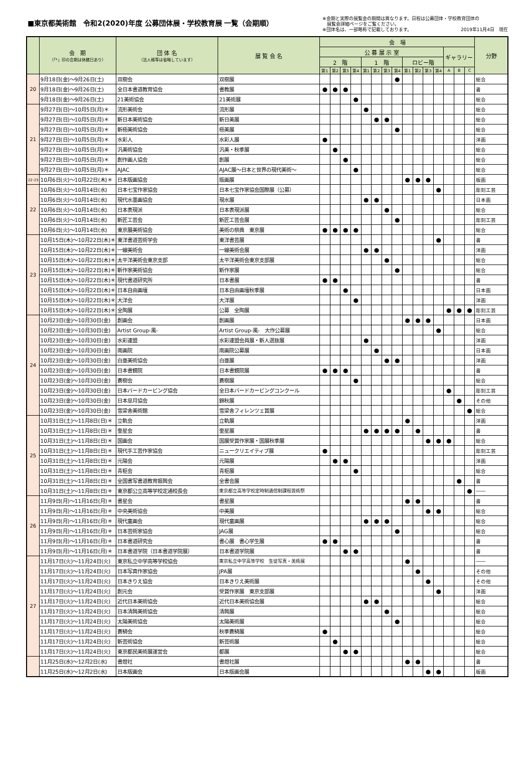■東京都美術館　令和2(2020)年度 公募団体展・学校教育展 一覧（会期順）
※会期と実際の展覧会の期間は異なります。日程は公募団体・学校教育団体の
　展覧会詳細ページをご覧ください。
※団体名は、一部略称で記載しております。 2019年11月4日　現在
| | 会 期 （「*」印の会期は休館日あり） | 団 体 名 （法人格等は省略しています） | 展 覧 会 名 | 会 場 | | | | | | | | | | | | | | | 分野 |
| --- | --- | --- | --- | --- | --- | --- | --- | --- | --- | --- | --- | --- | --- | --- | --- | --- | --- | --- | --- |
| | | | | 公 募 展 示 室 | | | | | | | | | | | | ギャラリー | | | |
| | | | | 2 階 | | | | 1 階 | | | | ロビー階 | | | | | | | |
| | | | | 第1 | 第2 | 第3 | 第4 | 第1 | 第2 | 第3 | 第4 | 第1 | 第2 | 第3 | 第4 | A | B | C | |
| 20 | 9月18日(金)～9月26日(土) | 双樹会 | 双樹展 | | | | | | | | ● | | | | | | | | 総合 |
| | 9月18日(金)～9月26日(土) | 全日本書道教育協会 | 書教展 | ● | ● | ● | | | | | | | | | | | | | 書 |
| | 9月18日(金)～9月26日(土) | 21美術協会 | 21美術展 | | | | ● | | | | | | | | | | | | 総合 |
| 21 | 9月27日(日)～10月5日(月)＊ | 流形美術会 | 流形展 | | | | | ● | | | | | | | | | | | 総合 |
| | 9月27日(日)～10月5日(月)＊ | 新日本美術協会 | 新日美展 | | | | | | ● | ● | | | | | | | | | 総合 |
| | 9月27日(日)～10月5日(月)＊ | 新極美術協会 | 極美展 | | | | | | | | ● | | | | | | | | 総合 |
| | 9月27日(日)～10月5日(月)＊ | 水彩人 | 水彩人展 | ● | | | | | | | | | | | | | | | 洋画 |
| | 9月27日(日)～10月5日(月)＊ | 汎美術協会 | 汎美・秋季展 | | ● | | | | | | | | | | | | | | 総合 |
| | 9月27日(日)～10月5日(月)＊ | 創作画人協会 | 創展 | | | ● | | | | | | | | | | | | | 総合 |
| | 9月27日(日)～10月5日(月)＊ | AJAC | AJAC展～日本と世界の現代美術～ | | | | ● | | | | | | | | | | | | 総合 |
| 22･23 | 10月6日(火)～10月22日(木)＊ | 日本版画協会 | 版画展 | | | | | | | | | ● | ● | ● | | | | | 版画 |
| 22 | 10月6日(火)～10月14日(水) | 日本七宝作家協会 | 日本七宝作家協会国際展（公募） | | | | | | | | | | | | ● | | | | 彫刻工芸 |
| | 10月6日(火)～10月14日(水) | 現代水墨画協会 | 現水展 | | | | | ● | ● | | | | | | | | | | 日本画 |
| | 10月6日(火)～10月14日(水) | 日本表現派 | 日本表現派展 | | | | | | | ● | | | | | | | | | 総合 |
| | 10月6日(火)～10月14日(水) | 新匠工芸会 | 新匠工芸会展 | | | | | | | | ● | | | | | | | | 彫刻工芸 |
| | 10月6日(火)～10月14日(水) | 東京展美術協会 | 美術の祭典 東京展 | ● | ● | ● | ● | | | | | | | | | | | | 総合 |
| 23 | 10月15日(木)～10月22日(木)＊ | 東洋書道芸術学会 | 東洋書芸展 | | | | | | | | | | | | ● | | | | 書 |
| | 10月15日(木)～10月22日(木)＊ | 一線美術会 | 一線美術会展 | | | | | ● | ● | | | | | | | | | | 洋画 |
| | 10月15日(木)～10月22日(木)＊ | 太平洋美術会東京支部 | 太平洋美術会東京支部展 | | | | | | | ● | | | | | | | | | 総合 |
| | 10月15日(木)～10月22日(木)＊ | 新作家美術協会 | 新作家展 | | | | | | | | ● | | | | | | | | 総合 |
| | 10月15日(木)～10月22日(木)＊ | 現代書道研究所 | 日本書展 | ● | ● | | | | | | | | | | | | | | 書 |
| | 10月15日(木)～10月22日(木)＊ | 日本自由画壇 | 日本自由画壇秋季展 | | | ● | | | | | | | | | | | | | 日本画 |
| | 10月15日(木)～10月22日(木)＊ | 大洋会 | 大洋展 | | | | ● | | | | | | | | | | | | 洋画 |
| | 10月15日(木)～10月22日(木)＊ | 全陶展 | 公募 全陶展 | | | | | | | | | | | | | ● | ● | ● | 彫刻工芸 |
| 24 | 10月23日(金)～10月30日(金) | 創画会 | 創画展 | | | | | | | | | ● | ● | ● | | | | | 日本画 |
| | 10月23日(金)～10月30日(金) | Artist Group-風- | Artist Group-風- 大作公募展 | | | | | | | | | | | | ● | | | | 総合 |
| | 10月23日(金)～10月30日(金) | 水彩連盟 | 水彩連盟会員展・新人選抜展 | | | | | ● | | | | | | | | | | | 洋画 |
| | 10月23日(金)～10月30日(金) | 南画院 | 南画院公募展 | | | | | | ● | | | | | | | | | | 日本画 |
| | 10月23日(金)～10月30日(金) | 白亜美術協会 | 白亜展 | | | | | | | ● | ● | | | | | | | | 洋画 |
| | 10月23日(金)～10月30日(金) | 日本書鏡院 | 日本書鏡院展 | ● | ● | ● | | | | | | | | | | | | | 書 |
| | 10月23日(金)～10月30日(金) | 蒼樹会 | 蒼樹展 | | | | ● | | | | | | | | | | | | 総合 |
| | 10月23日(金)～10月30日(金) | 日本バードカービング協会 | 全日本バードカービングコンクール | | | | | | | | | | | | | ● | | | 彫刻工芸 |
| | 10月23日(金)～10月30日(金) | 日本皐月協会 | 錦秋展 | | | | | | | | | | | | | | ● | | その他 |
| | 10月23日(金)～10月30日(金) | 雪梁舎美術館 | 雪梁舎フィレンツェ賞展 | | | | | | | | | | | | | | | ● | 総合 |
| 25 | 10月31日(土)～11月8日(日)＊ | 立軌会 | 立軌展 | | | | | | | | | ● | | | | | | | 洋画 |
| | 10月31日(土)～11月8日(日)＊ | 奎星会 | 奎星展 | | | | | ● | ● | ● | ● | | ● | | | | | | 書 |
| | 10月31日(土)～11月8日(日)＊ | 国画会 | 国展受賞作家展・国展秋季展 | | | | | | | | | | | ● | ● | ● | | | 総合 |
| | 10月31日(土)～11月8日(日)＊ | 現代手工芸作家協会 | ニュークリエイティブ展 | ● | | | | | | | | | | | | | | | 彫刻工芸 |
| | 10月31日(土)～11月8日(日)＊ | 元陽会 | 元陽展 | | ● | ● | | | | | | | | | | | | | 洋画 |
| | 10月31日(土)～11月8日(日)＊ | 青枢会 | 青枢展 | | | | ● | | | | | | | | | | | | 総合 |
| | 10月31日(土)～11月8日(日)＊ | 全国書写書道教育振興会 | 全書会展 | | | | | | | | | | | | | | ● | | 書 |
| | 10月31日(土)～11月8日(日)＊ | 東京都公立高等学校定通校長会 | 東京都立高等学校定時制通信制課程芸術祭 | | | | | | | | | | | | | | | ● | ―― |
| 26 | 11月9日(月)～11月16日(月)＊ | 書星会 | 書星展 | | | | | | | | | ● | ● | | | | | | 書 |
| | 11月9日(月)～11月16日(月)＊ | 中央美術協会 | 中美展 | | | | | | | | | | | ● | ● | | | | 総合 |
| | 11月9日(月)～11月16日(月)＊ | 現代童画会 | 現代童画展 | | | | | ● | ● | ● | | | | | | | | | 総合 |
| | 11月9日(月)～11月16日(月)＊ | 日本芸術家協会 | JAG展 | | | | | | | | ● | | | | | | | | 総合 |
| | 11月9日(月)～11月16日(月)＊ | 日本書道研究会 | 書心展 書心学生展 | ● | ● | | | | | | | | | | | | | | 書 |
| | 11月9日(月)～11月16日(月)＊ | 日本書道学院（日本書道学院展） | 日本書道学院展 | | | ● | ● | | | | | | | | | | | | 書 |
| 27 | 11月17日(火)～11月24日(火) | 東京私立中学高等学校協会 | 東京私立中学高等学校 生徒写真・美術展 | | | | | | | | | ● | | | | | | | ―― |
| | 11月17日(火)～11月24日(火) | 日本写真作家協会 | JPA展 | | | | | | | | | | ● | | | | | | その他 |
| | 11月17日(火)～11月24日(火) | 日本きりえ協会 | 日本きりえ美術展 | | | | | | | | | | | ● | | | | | その他 |
| | 11月17日(火)～11月24日(火) | 創元会 | 受賞作家展 東京支部展 | | | | | | | | | | | | ● | | | | 洋画 |
| | 11月17日(火)～11月24日(火) | 近代日本美術協会 | 近代日本美術協会展 | | | | | ● | ● | | | | | | | | | | 総合 |
| | 11月17日(火)～11月24日(火) | 日本清興美術協会 | 清興展 | | | | | | | ● | | | | | | | | | 総合 |
| | 11月17日(火)～11月24日(火) | 太陽美術協会 | 太陽美術展 | | | | | | | | ● | | | | | | | | 総合 |
| | 11月17日(火)～11月24日(火) | 蒼騎会 | 秋季蒼騎展 | ● | | | | | | | | | | | | | | | 総合 |
| | 11月17日(火)～11月24日(火) | 新芸術協会 | 新芸術展 | | ● | | | | | | | | | | | | | | 総合 |
| | 11月17日(火)～11月24日(火) | 東京都民美術展運営会 | 都展 | | | ● | ● | | | | | | | | | | | | 総合 |
| | 11月25日(水)～12月2日(水) | 書燈社 | 書燈社展 | | | | | | | | | ● | ● | | | | | | 書 |
| | 11月25日(水)～12月2日(水) | 日本版画会 | 日本版画会展 | | | | | | | | | | | ● | ● | | | | 版画 |